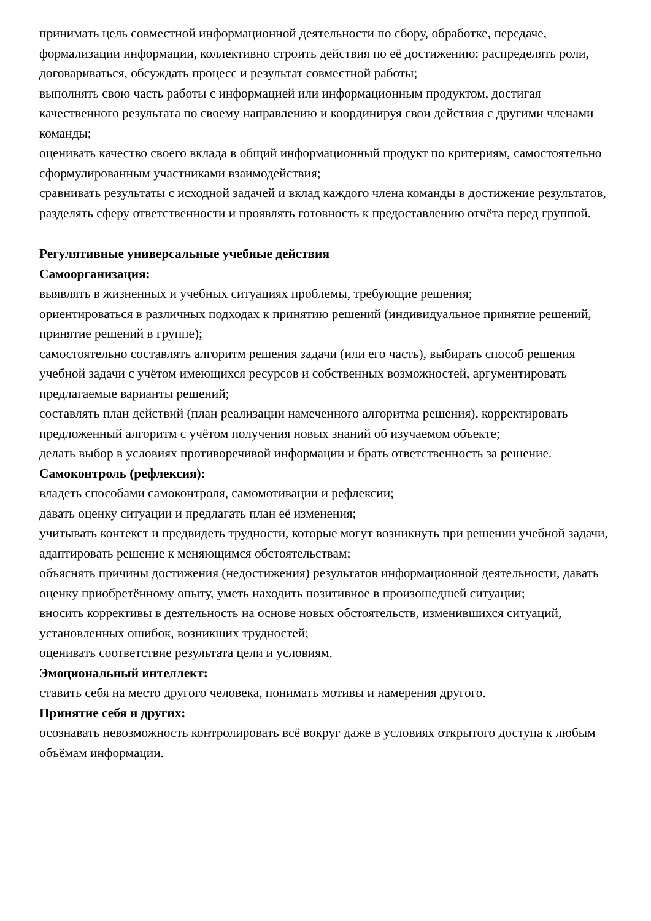принимать цель совместной информационной деятельности по сбору, обработке, передаче, формализации информации, коллективно строить действия по её достижению: распределять роли, договариваться, обсуждать процесс и результат совместной работы;
выполнять свою часть работы с информацией или информационным продуктом, достигая качественного результата по своему направлению и координируя свои действия с другими членами команды;
оценивать качество своего вклада в общий информационный продукт по критериям, самостоятельно сформулированным участниками взаимодействия;
сравнивать результаты с исходной задачей и вклад каждого члена команды в достижение результатов, разделять сферу ответственности и проявлять готовность к предоставлению отчёта перед группой.
Регулятивные универсальные учебные действия
Самоорганизация:
выявлять в жизненных и учебных ситуациях проблемы, требующие решения;
ориентироваться в различных подходах к принятию решений (индивидуальное принятие решений, принятие решений в группе);
самостоятельно составлять алгоритм решения задачи (или его часть), выбирать способ решения учебной задачи с учётом имеющихся ресурсов и собственных возможностей, аргументировать предлагаемые варианты решений;
составлять план действий (план реализации намеченного алгоритма решения), корректировать предложенный алгоритм с учётом получения новых знаний об изучаемом объекте;
делать выбор в условиях противоречивой информации и брать ответственность за решение.
Самоконтроль (рефлексия):
владеть способами самоконтроля, самомотивации и рефлексии;
давать оценку ситуации и предлагать план её изменения;
учитывать контекст и предвидеть трудности, которые могут возникнуть при решении учебной задачи, адаптировать решение к меняющимся обстоятельствам;
объяснять причины достижения (недостижения) результатов информационной деятельности, давать оценку приобретённому опыту, уметь находить позитивное в произошедшей ситуации;
вносить коррективы в деятельность на основе новых обстоятельств, изменившихся ситуаций, установленных ошибок, возникших трудностей;
оценивать соответствие результата цели и условиям.
Эмоциональный интеллект:
ставить себя на место другого человека, понимать мотивы и намерения другого.
Принятие себя и других:
осознавать невозможность контролировать всё вокруг даже в условиях открытого доступа к любым объёмам информации.